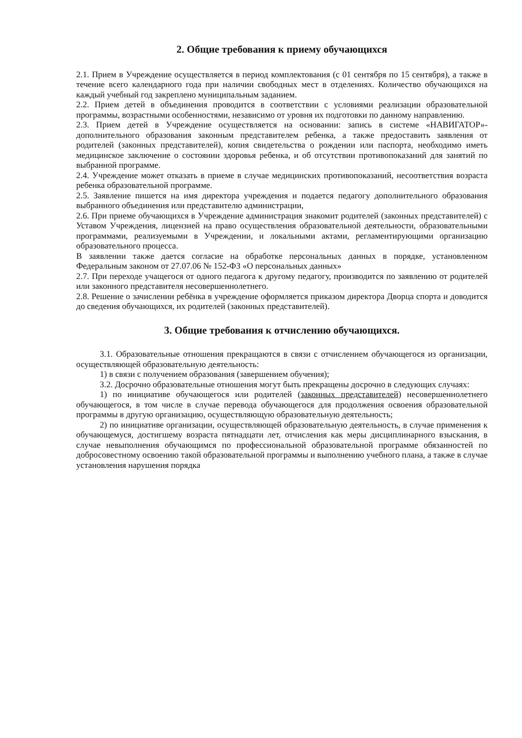2. Общие требования к приему обучающихся
2.1. Прием в Учреждение осуществляется в период комплектования (с 01 сентября по 15 сентября), а также в течение всего календарного года при наличии свободных мест в отделениях. Количество обучающихся на каждый учебный год закреплено муниципальным заданием.
2.2. Прием детей в объединения проводится в соответствии с условиями реализации образовательной программы, возрастными особенностями, независимо от уровня их подготовки по данному направлению.
2.3. Прием детей в Учреждение осуществляется на основании: запись в системе «НАВИГАТОР»- дополнительного образования законным представителем ребенка, а также предоставить заявления от родителей (законных представителей), копия свидетельства о рождении или паспорта, необходимо иметь медицинское заключение о состоянии здоровья ребенка, и об отсутствии противопоказаний для занятий по выбранной программе.
2.4. Учреждение может отказать в приеме в случае медицинских противопоказаний, несоответствия возраста ребенка образовательной программе.
2.5. Заявление пишется на имя директора учреждения и подается педагогу дополнительного образования выбранного объединения или представителю администрации,
2.6. При приеме обучающихся в Учреждение администрация знакомит родителей (законных представителей) с Уставом Учреждения, лицензией на право осуществления образовательной деятельности, образовательными программами, реализуемыми в Учреждении, и локальными актами, регламентирующими организацию образовательного процесса.
В заявлении также дается согласие на обработке персональных данных в порядке, установленном Федеральным законом от 27.07.06 № 152-ФЗ «О персональных данных»
2.7. При переходе учащегося от одного педагога к другому педагогу, производится по заявлению от родителей или законного представителя несовершеннолетнего.
2.8. Решение о зачислении ребёнка в учреждение оформляется приказом директора Дворца спорта и доводится до сведения обучающихся, их родителей (законных представителей).
3. Общие требования к отчислению обучающихся.
3.1. Образовательные отношения прекращаются в связи с отчислением обучающегося из организации, осуществляющей образовательную деятельность:
1) в связи с получением образования (завершением обучения);
3.2. Досрочно образовательные отношения могут быть прекращены досрочно в следующих случаях:
1) по инициативе обучающегося или родителей (законных представителей) несовершеннолетнего обучающегося, в том числе в случае перевода обучающегося для продолжения освоения образовательной программы в другую организацию, осуществляющую образовательную деятельность;
2) по инициативе организации, осуществляющей образовательную деятельность, в случае применения к обучающемуся, достигшему возраста пятнадцати лет, отчисления как меры дисциплинарного взыскания, в случае невыполнения обучающимся по профессиональной образовательной программе обязанностей по добросовестному освоению такой образовательной программы и выполнению учебного плана, а также в случае установления нарушения порядка